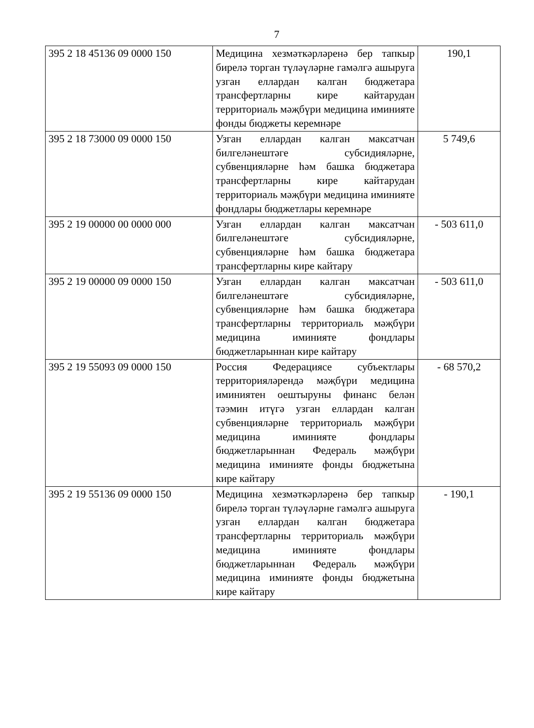7
| 395 2 18 45136 09 0000 150 | Медицина хезмәткәрләренә бер тапкыр бирелә торган түләүләрне гамәлгә ашыруга узган еллардан калган бюджетара трансфертларны кире кайтарудан территориаль мәҗбүри медицина иминияте фонды бюджеты керемнәре | 190,1 |
| 395 2 18 73000 09 0000 150 | Узган еллардан калган максатчан билгеләнештәге субсидияләрне, субвенцияләрне һәм башка бюджетара трансфертларны кире кайтарудан территориаль мәҗбүри медицина иминияте фондлары бюджетлары керемнәре | 5 749,6 |
| 395 2 19 00000 00 0000 000 | Узган еллардан калган максатчан билгеләнештәге субсидияләрне, субвенцияләрне һәм башка бюджетара трансфертларны кире кайтару | - 503 611,0 |
| 395 2 19 00000 09 0000 150 | Узган еллардан калган максатчан билгеләнештәге субсидияләрне, субвенцияләрне һәм башка бюджетара трансфертларны территориаль мәҗбүри медицина иминияте фондлары бюджетларыннан кире кайтару | - 503 611,0 |
| 395 2 19 55093 09 0000 150 | Россия Федерациясе субъектлары территорияләрендә мәҗбүри медицина иминиятен оештыруны финанс белән тәэмин итүгә узган еллардан калган субвенцияләрне территориаль мәҗбүри медицина иминияте фондлары бюджетларыннан Федераль мәҗбүри медицина иминияте фонды бюджетына кире кайтару | - 68 570,2 |
| 395 2 19 55136 09 0000 150 | Медицина хезмәткәрләренә бер тапкыр бирелә торган түләүләрне гамәлгә ашыруга узган еллардан калган бюджетара трансфертларны территориаль мәҗбүри медицина иминияте фондлары бюджетларыннан Федераль мәҗбүри медицина иминияте фонды бюджетына кире кайтару | - 190,1 |